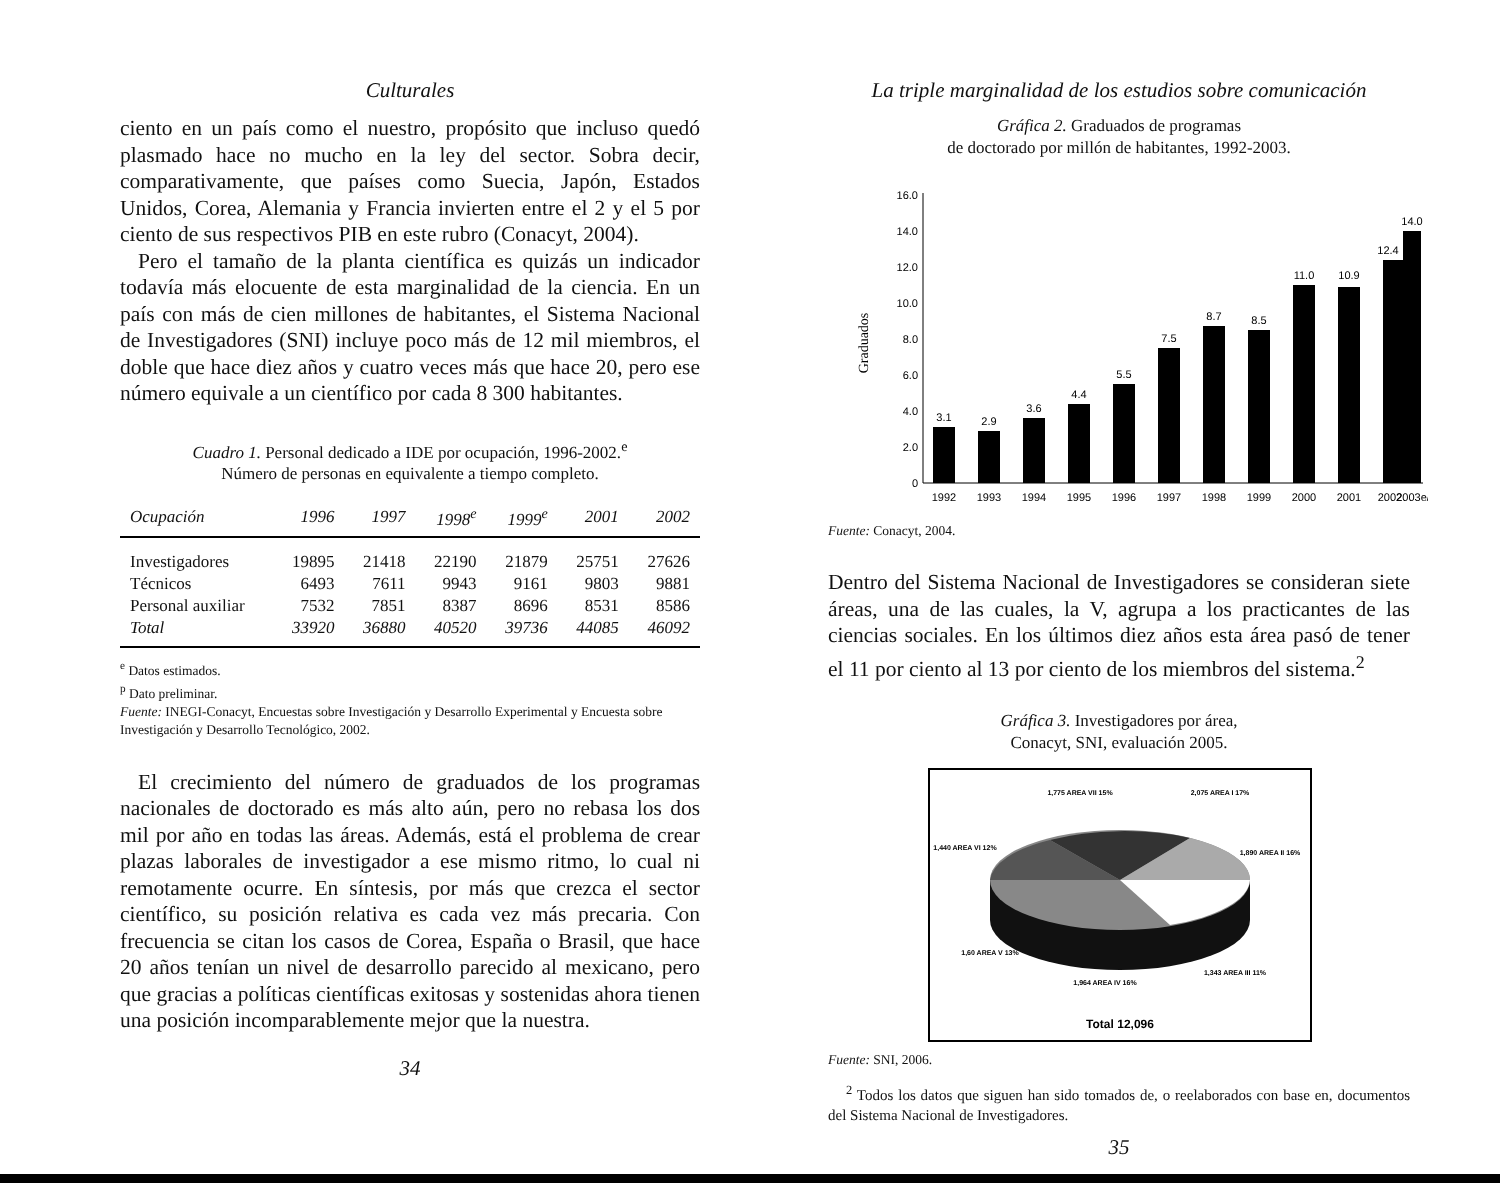Culturales
ciento en un país como el nuestro, propósito que incluso quedó plasmado hace no mucho en la ley del sector. Sobra decir, comparativamente, que países como Suecia, Japón, Estados Unidos, Corea, Alemania y Francia invierten entre el 2 y el 5 por ciento de sus respectivos PIB en este rubro (Conacyt, 2004).
Pero el tamaño de la planta científica es quizás un indicador todavía más elocuente de esta marginalidad de la ciencia. En un país con más de cien millones de habitantes, el Sistema Nacional de Investigadores (SNI) incluye poco más de 12 mil miembros, el doble que hace diez años y cuatro veces más que hace 20, pero ese número equivale a un científico por cada 8 300 habitantes.
Cuadro 1. Personal dedicado a IDE por ocupación, 1996-2002.<sup>e</sup>
Número de personas en equivalente a tiempo completo.
| Ocupación | 1996 | 1997 | 1998<sup>e</sup> | 1999<sup>e</sup> | 2001 | 2002 |
| --- | --- | --- | --- | --- | --- | --- |
| Investigadores | 19895 | 21418 | 22190 | 21879 | 25751 | 27626 |
| Técnicos | 6493 | 7611 | 9943 | 9161 | 9803 | 9881 |
| Personal auxiliar | 7532 | 7851 | 8387 | 8696 | 8531 | 8586 |
| Total | 33920 | 36880 | 40520 | 39736 | 44085 | 46092 |
<sup>e</sup> Datos estimados.
<sup>p</sup> Dato preliminar.
Fuente: INEGI-Conacyt, Encuestas sobre Investigación y Desarrollo Experimental y Encuesta sobre Investigación y Desarrollo Tecnológico, 2002.
El crecimiento del número de graduados de los programas nacionales de doctorado es más alto aún, pero no rebasa los dos mil por año en todas las áreas. Además, está el problema de crear plazas laborales de investigador a ese mismo ritmo, lo cual ni remotamente ocurre. En síntesis, por más que crezca el sector científico, su posición relativa es cada vez más precaria. Con frecuencia se citan los casos de Corea, España o Brasil, que hace 20 años tenían un nivel de desarrollo parecido al mexicano, pero que gracias a políticas científicas exitosas y sostenidas ahora tienen una posición incomparablemente mejor que la nuestra.
34
La triple marginalidad de los estudios sobre comunicación
Gráfica 2. Graduados de programas
de doctorado por millón de habitantes, 1992-2003.
Graduados
0
2.0
4.0
6.0
8.0
10.0
12.0
14.0
16.0
3.1
2.9
3.6
4.4
5.5
7.5
8.7
8.5
11.0
10.9
12.4
14.0
1992
1993
1994
1995
1996
1997
1998
1999
2000
2001
2002
2003e/
Fuente: Conacyt, 2004.
Dentro del Sistema Nacional de Investigadores se consideran siete áreas, una de las cuales, la V, agrupa a los practicantes de las ciencias sociales. En los últimos diez años esta área pasó de tener el 11 por ciento al 13 por ciento de los miembros del sistema.<sup>2</sup>
Gráfica 3. Investigadores por área,
Conacyt, SNI, evaluación 2005.
1,775 AREA VII 15%
2,075 AREA I 17%
1,440 AREA VI 12%
1,890 AREA II 16%
1,60 AREA V 13%
1,343 AREA III 11%
1,964 AREA IV 16%
Total 12,096
Fuente: SNI, 2006.
<sup>2</sup> Todos los datos que siguen han sido tomados de, o reelaborados con base en, documentos del Sistema Nacional de Investigadores.
35